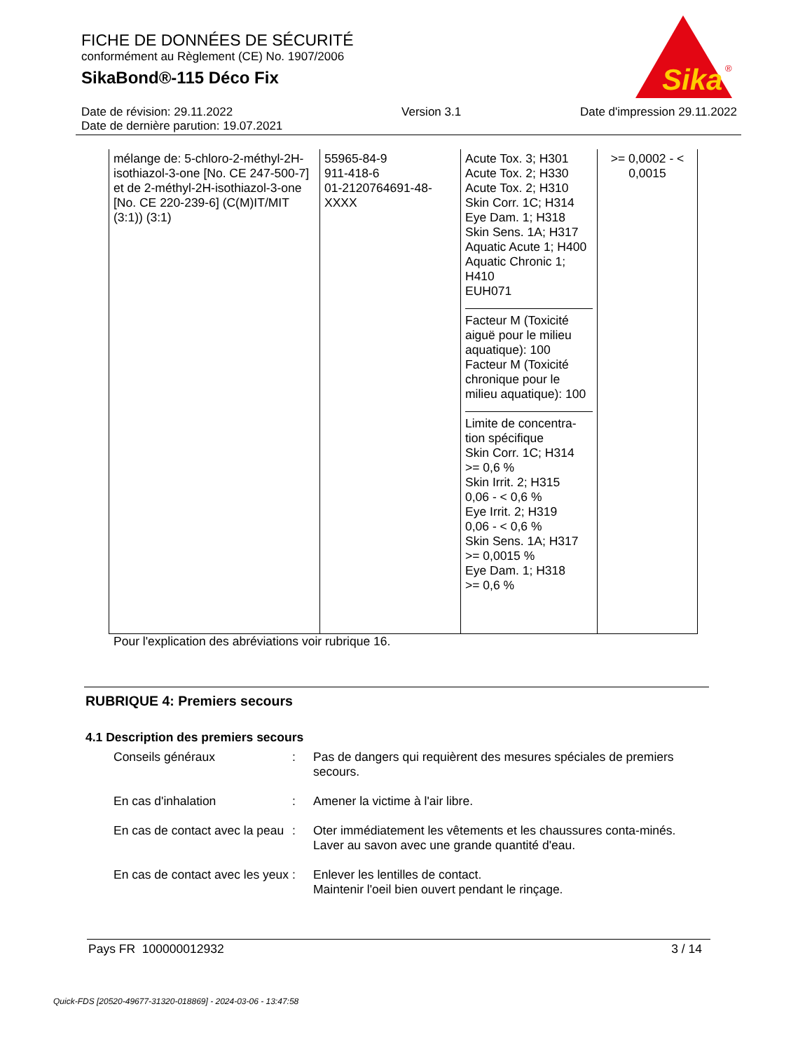FICHE DE DONNÉES DE SÉCURITÉ
conformément au Règlement (CE) No. 1907/2006
SikaBond®-115 Déco Fix
Sika
®
Date de révision: 29.11.2022
Date de dernière parution: 19.07.2021
Version 3.1 Date d'impression 29.11.2022
| mélange de: 5-chloro-2-méthyl-2H-isothiazol-3-one [No. CE 247-500-7] et de 2-méthyl-2H-isothiazol-3-one [No. CE 220-239-6] (C(M)IT/MIT (3:1)) (3:1) | 55965-84-9 911-418-6 01-2120764691-48-XXXX | Acute Tox. 3; H301 Acute Tox. 2; H330 Acute Tox. 2; H310 Skin Corr. 1C; H314 Eye Dam. 1; H318 Skin Sens. 1A; H317 Aquatic Acute 1; H400 Aquatic Chronic 1; H410 EUH071 Facteur M (Toxicité aiguë pour le milieu aquatique): 100 Facteur M (Toxicité chronique pour le milieu aquatique): 100 Limite de concentra-tion spécifique Skin Corr. 1C; H314 >= 0,6 % Skin Irrit. 2; H315 0,06 - < 0,6 % Eye Irrit. 2; H319 0,06 - < 0,6 % Skin Sens. 1A; H317 >= 0,0015 % Eye Dam. 1; H318 >= 0,6 % | >= 0,0002 - < 0,0015 |
Pour l'explication des abréviations voir rubrique 16.
RUBRIQUE 4: Premiers secours
4.1 Description des premiers secours
Conseils généraux : Pas de dangers qui requièrent des mesures spéciales de premiers secours.
En cas d'inhalation : Amener la victime à l'air libre.
En cas de contact avec la peau
: Oter immédiatement les vêtements et les chaussures conta-minés.
Laver au savon avec une grande quantité d'eau.
En cas de contact avec les yeux
: Enlever les lentilles de contact.
Maintenir l'oeil bien ouvert pendant le rinçage.
Pays FR 100000012932 3 / 14
Quick-FDS [20520-49677-31320-018869] - 2024-03-06 - 13:47:58